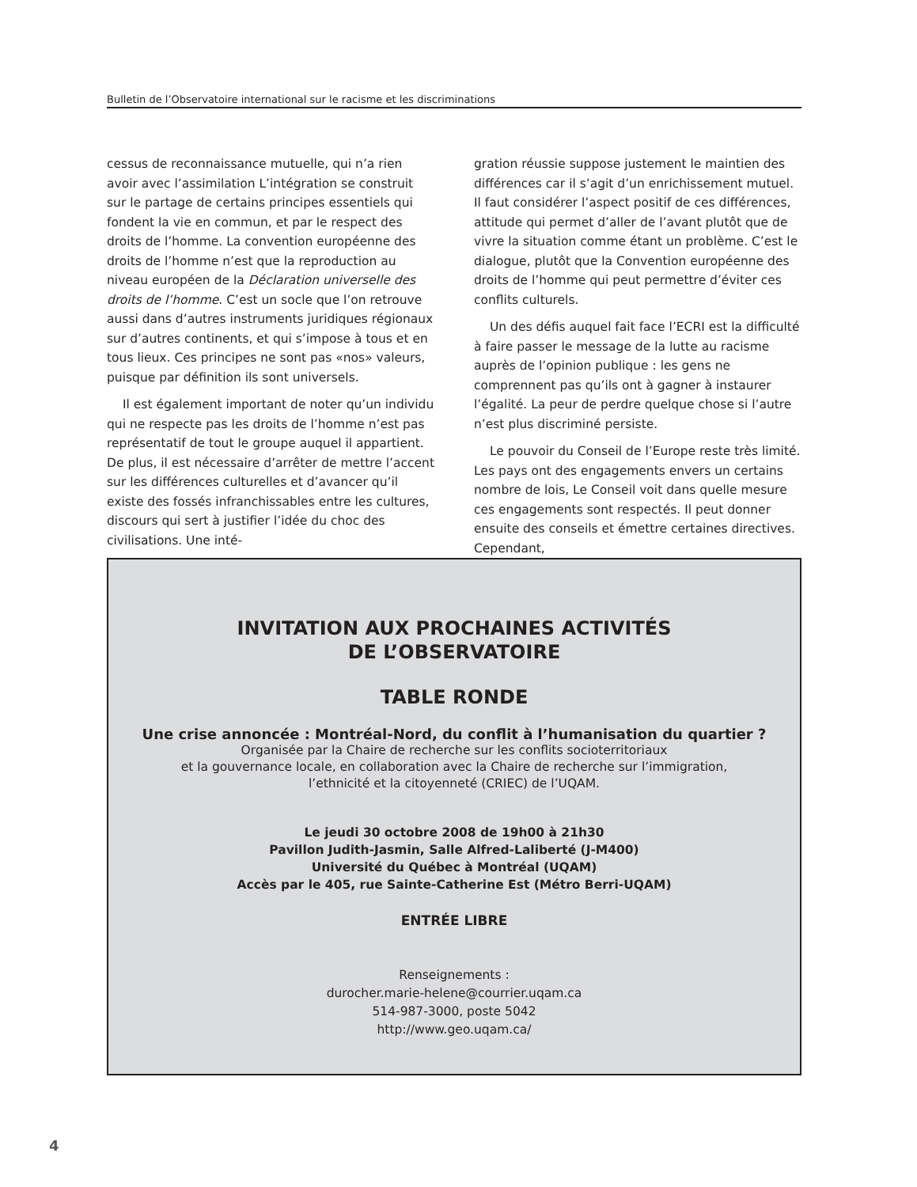Bulletin de l’Observatoire international sur le racisme et les discriminations
cessus de reconnaissance mutuelle, qui n’a rien avoir avec l’assimilation L’intégration se construit sur le partage de certains principes essentiels qui fondent la vie en commun, et par le respect des droits de l’homme. La convention européenne des droits de l’homme n’est que la reproduction au niveau européen de la Déclaration universelle des droits de l’homme. C’est un socle que l’on retrouve aussi dans d’autres instruments juridiques régionaux sur d’autres continents, et qui s’impose à tous et en tous lieux. Ces principes ne sont pas «nos» valeurs, puisque par définition ils sont universels.
Il est également important de noter qu’un individu qui ne respecte pas les droits de l’homme n’est pas représentatif de tout le groupe auquel il appartient. De plus, il est nécessaire d’arrêter de mettre l’accent sur les différences culturelles et d’avancer qu’il existe des fossés infranchissables entre les cultures, discours qui sert à justifier l’idée du choc des civilisations. Une inté-
gration réussie suppose justement le maintien des différences car il s’agit d’un enrichissement mutuel. Il faut considérer l’aspect positif de ces différences, attitude qui permet d’aller de l’avant plutôt que de vivre la situation comme étant un problème. C’est le dialogue, plutôt que la Convention européenne des droits de l’homme qui peut permettre d’éviter ces conflits culturels.
Un des défis auquel fait face l’ECRI est la difficulté à faire passer le message de la lutte au racisme auprès de l’opinion publique : les gens ne comprennent pas qu’ils ont à gagner à instaurer l’égalité. La peur de perdre quelque chose si l’autre n’est plus discriminé persiste.
Le pouvoir du Conseil de l’Europe reste très limité. Les pays ont des engagements envers un certains nombre de lois, Le Conseil voit dans quelle mesure ces engagements sont respectés. Il peut donner ensuite des conseils et émettre certaines directives. Cependant,
INVITATION AUX PROCHAINES ACTIVITÉS
DE L’OBSERVATOIRE
TABLE RONDE
Une crise annoncée : Montréal-Nord, du conflit à l’humanisation du quartier ?
Organisée par la Chaire de recherche sur les conflits socioterritoriaux
et la gouvernance locale, en collaboration avec la Chaire de recherche sur l’immigration,
l’ethnicité et la citoyenneté (CRIEC) de l’UQAM.
Le jeudi 30 octobre 2008 de 19h00 à 21h30
Pavillon Judith-Jasmin, Salle Alfred-Laliberté (J-M400)
Université du Québec à Montréal (UQAM)
Accès par le 405, rue Sainte-Catherine Est (Métro Berri-UQAM)
ENTRÉE LIBRE
Renseignements :
durocher.marie-helene@courrier.uqam.ca
514-987-3000, poste 5042
http://www.geo.uqam.ca/
4